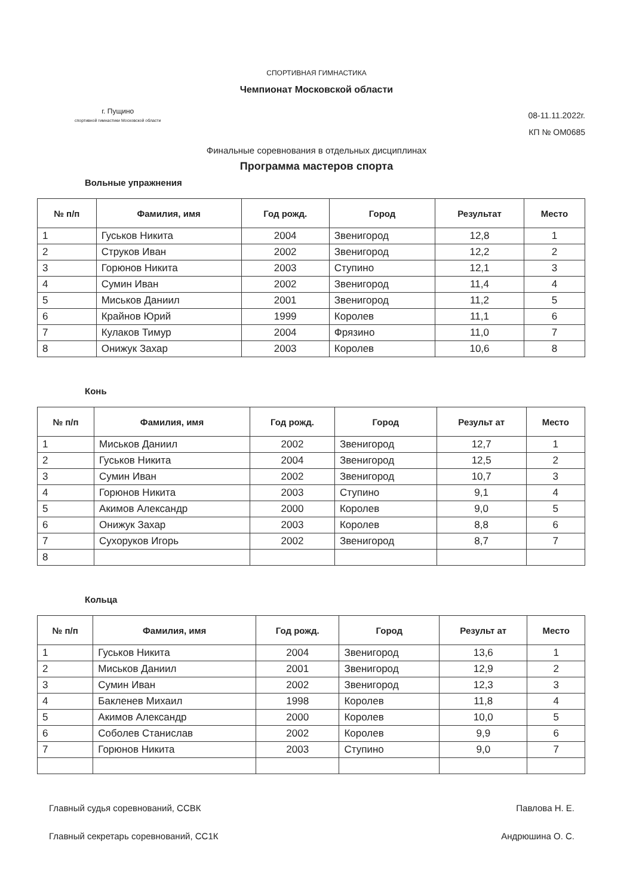СПОРТИВНАЯ ГИМНАСТИКА
Чемпионат Московской области
г. Пущино
спортивной гимнастики Московской области
08-11.11.2022г.
КП № ОМ0685
Финальные соревнования в отдельных дисциплинах
Программа мастеров спорта
Вольные упражнения
| № п/п | Фамилия, имя | Год рожд. | Город | Результат | Место |
| --- | --- | --- | --- | --- | --- |
| 1 | Гуськов Никита | 2004 | Звенигород | 12,8 | 1 |
| 2 | Струков Иван | 2002 | Звенигород | 12,2 | 2 |
| 3 | Горюнов Никита | 2003 | Ступино | 12,1 | 3 |
| 4 | Сумин Иван | 2002 | Звенигород | 11,4 | 4 |
| 5 | Миськов Даниил | 2001 | Звенигород | 11,2 | 5 |
| 6 | Крайнов Юрий | 1999 | Королев | 11,1 | 6 |
| 7 | Кулаков Тимур | 2004 | Фрязино | 11,0 | 7 |
| 8 | Онижук Захар | 2003 | Королев | 10,6 | 8 |
Конь
| № п/п | Фамилия, имя | Год рожд. | Город | Результ ат | Место |
| --- | --- | --- | --- | --- | --- |
| 1 | Миськов Даниил | 2002 | Звенигород | 12,7 | 1 |
| 2 | Гуськов Никита | 2004 | Звенигород | 12,5 | 2 |
| 3 | Сумин Иван | 2002 | Звенигород | 10,7 | 3 |
| 4 | Горюнов Никита | 2003 | Ступино | 9,1 | 4 |
| 5 | Акимов Александр | 2000 | Королев | 9,0 | 5 |
| 6 | Онижук Захар | 2003 | Королев | 8,8 | 6 |
| 7 | Сухоруков Игорь | 2002 | Звенигород | 8,7 | 7 |
| 8 | | | | | |
Кольца
| № п/п | Фамилия, имя | Год рожд. | Город | Результ ат | Место |
| --- | --- | --- | --- | --- | --- |
| 1 | Гуськов Никита | 2004 | Звенигород | 13,6 | 1 |
| 2 | Миськов Даниил | 2001 | Звенигород | 12,9 | 2 |
| 3 | Сумин Иван | 2002 | Звенигород | 12,3 | 3 |
| 4 | Бакленев Михаил | 1998 | Королев | 11,8 | 4 |
| 5 | Акимов Александр | 2000 | Королев | 10,0 | 5 |
| 6 | Соболев Станислав | 2002 | Королев | 9,9 | 6 |
| 7 | Горюнов Никита | 2003 | Ступино | 9,0 | 7 |
Главный судья соревнований, ССВК Павлова Н. Е.
Главный секретарь соревнований, СС1К Андрюшина О. С.